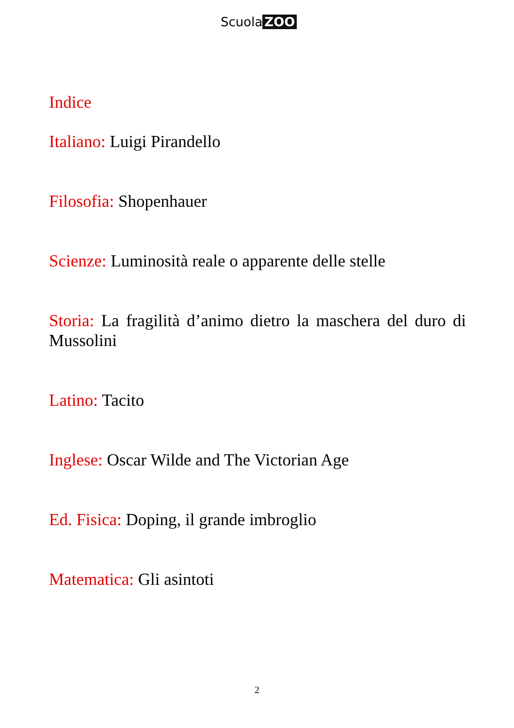Scuola ZOO
Indice
Italiano: Luigi Pirandello
Filosofia: Shopenhauer
Scienze: Luminosità reale o apparente delle stelle
Storia: La fragilità d’animo dietro la maschera del duro di Mussolini
Latino: Tacito
Inglese: Oscar Wilde and The Victorian Age
Ed. Fisica: Doping, il grande imbroglio
Matematica: Gli asintoti
2